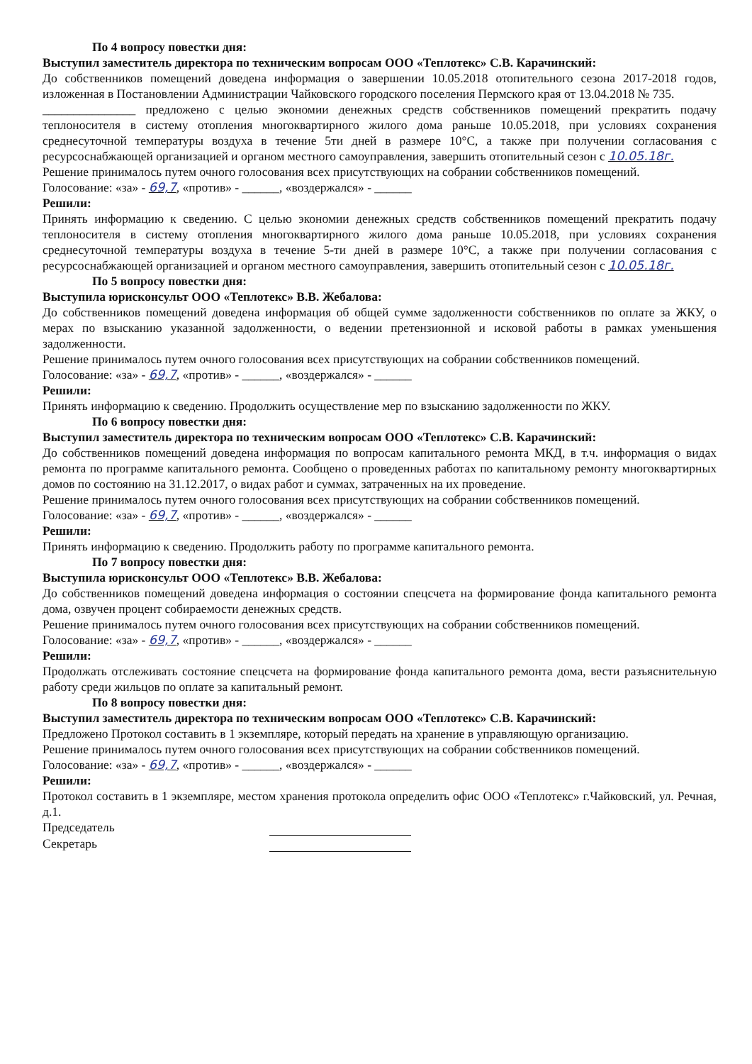По 4 вопросу повестки дня:
Выступил заместитель директора по техническим вопросам ООО «Теплотекс» С.В. Карачинский:
До собственников помещений доведена информация о завершении 10.05.2018 отопительного сезона 2017-2018 годов, изложенная в Постановлении Администрации Чайковского городского поселения Пермского края от 13.04.2018 № 735.
_______________ предложено с целью экономии денежных средств собственников помещений прекратить подачу теплоносителя в систему отопления многоквартирного жилого дома раньше 10.05.2018, при условиях сохранения среднесуточной температуры воздуха в течение 5ти дней в размере 10°С, а также при получении согласования с ресурсоснабжающей организацией и органом местного самоуправления, завершить отопительный сезон с 10.05.18г.
Решение принималось путем очного голосования всех присутствующих на собрании собственников помещений.
Голосование: «за» - 69,7, «против» - ______, «воздержался» - ______
Решили:
Принять информацию к сведению. С целью экономии денежных средств собственников помещений прекратить подачу теплоносителя в систему отопления многоквартирного жилого дома раньше 10.05.2018, при условиях сохранения среднесуточной температуры воздуха в течение 5-ти дней в размере 10°С, а также при получении согласования с ресурсоснабжающей организацией и органом местного самоуправления, завершить отопительный сезон с 10.05.18г.
По 5 вопросу повестки дня:
Выступила юрисконсульт ООО «Теплотекс» В.В. Жебалова:
До собственников помещений доведена информация об общей сумме задолженности собственников по оплате за ЖКУ, о мерах по взысканию указанной задолженности, о ведении претензионной и исковой работы в рамках уменьшения задолженности.
Решение принималось путем очного голосования всех присутствующих на собрании собственников помещений.
Голосование: «за» - 69,7, «против» - ______, «воздержался» - ______
Решили:
Принять информацию к сведению. Продолжить осуществление мер по взысканию задолженности по ЖКУ.
По 6 вопросу повестки дня:
Выступил заместитель директора по техническим вопросам ООО «Теплотекс» С.В. Карачинский:
До собственников помещений доведена информация по вопросам капитального ремонта МКД, в т.ч. информация о видах ремонта по программе капитального ремонта. Сообщено о проведенных работах по капитальному ремонту многоквартирных домов по состоянию на 31.12.2017, о видах работ и суммах, затраченных на их проведение.
Решение принималось путем очного голосования всех присутствующих на собрании собственников помещений.
Голосование: «за» - 69,7, «против» - ______, «воздержался» - ______
Решили:
Принять информацию к сведению. Продолжить работу по программе капитального ремонта.
По 7 вопросу повестки дня:
Выступила юрисконсульт ООО «Теплотекс» В.В. Жебалова:
До собственников помещений доведена информация о состоянии спецсчета на формирование фонда капитального ремонта дома, озвучен процент собираемости денежных средств.
Решение принималось путем очного голосования всех присутствующих на собрании собственников помещений.
Голосование: «за» - 69,7, «против» - ______, «воздержался» - ______
Решили:
Продолжать отслеживать состояние спецсчета на формирование фонда капитального ремонта дома, вести разъяснительную работу среди жильцов по оплате за капитальный ремонт.
По 8 вопросу повестки дня:
Выступил заместитель директора по техническим вопросам ООО «Теплотекс» С.В. Карачинский:
Предложено Протокол составить в 1 экземпляре, который передать на хранение в управляющую организацию.
Решение принималось путем очного голосования всех присутствующих на собрании собственников помещений.
Голосование: «за» - 69,7, «против» - ______, «воздержался» - ______
Решили:
Протокол составить в 1 экземпляре, местом хранения протокола определить офис ООО «Теплотекс» г.Чайковский, ул. Речная, д.1.
Председатель
Секретарь